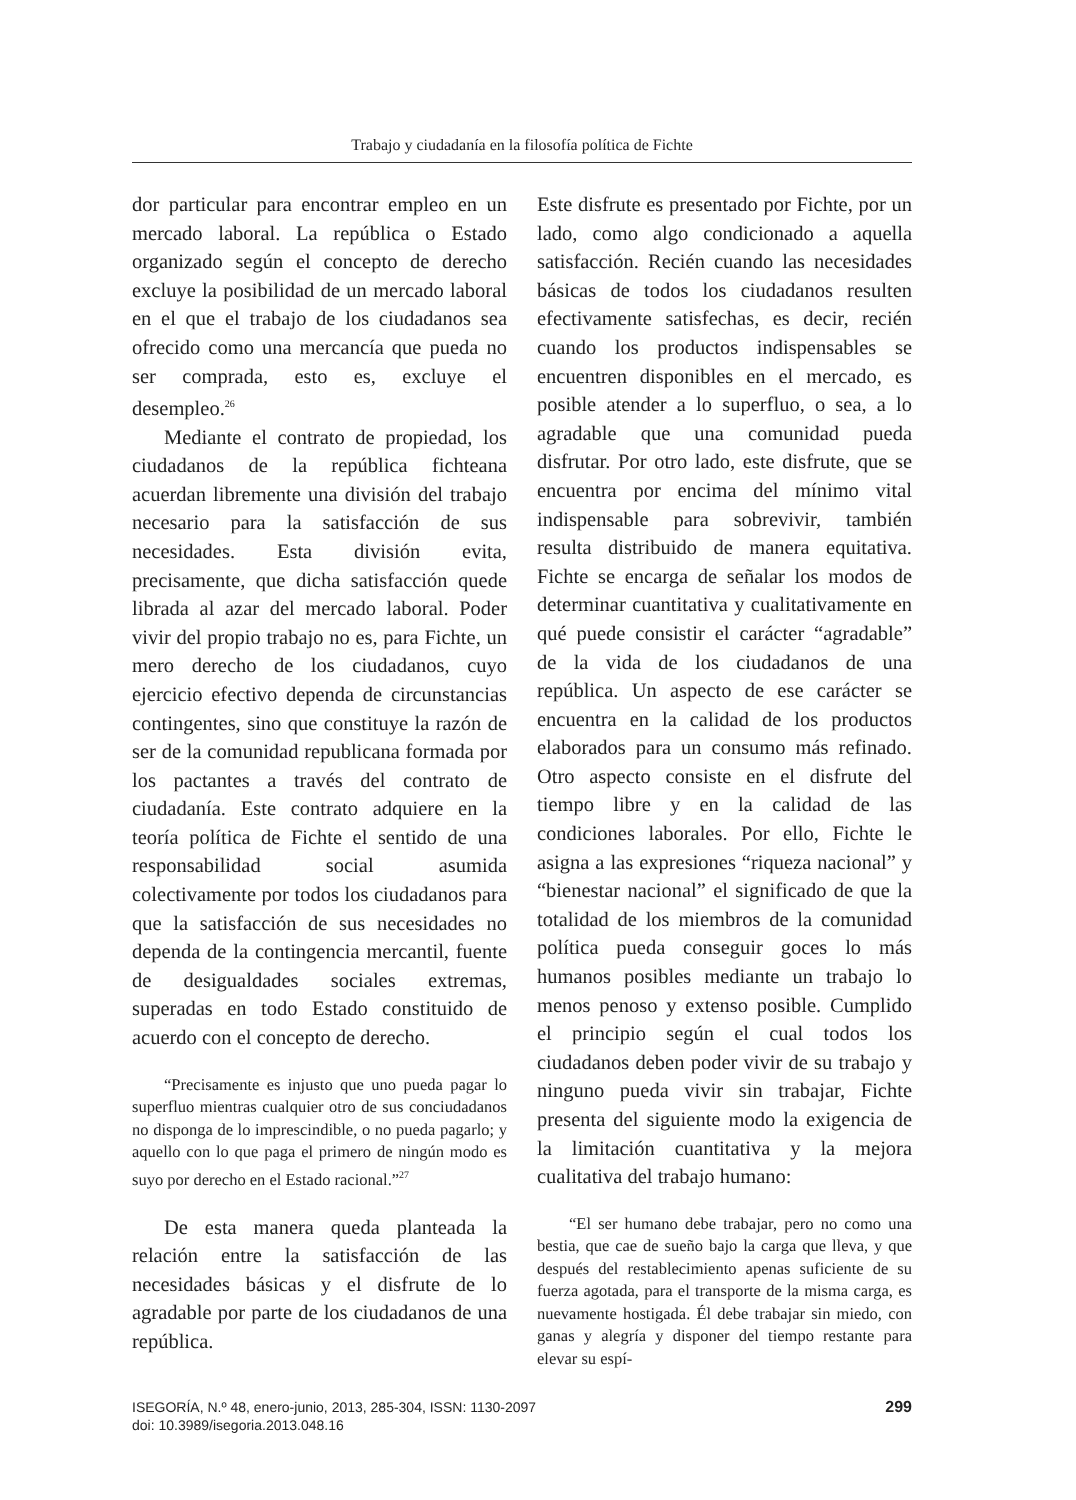Trabajo y ciudadanía en la filosofía política de Fichte
dor particular para encontrar empleo en un mercado laboral. La república o Estado organizado según el concepto de derecho excluye la posibilidad de un mercado laboral en el que el trabajo de los ciudadanos sea ofrecido como una mercancía que pueda no ser comprada, esto es, excluye el desempleo.<sup>26</sup>
Mediante el contrato de propiedad, los ciudadanos de la república fichteana acuerdan libremente una división del trabajo necesario para la satisfacción de sus necesidades. Esta división evita, precisamente, que dicha satisfacción quede librada al azar del mercado laboral. Poder vivir del propio trabajo no es, para Fichte, un mero derecho de los ciudadanos, cuyo ejercicio efectivo dependa de circunstancias contingentes, sino que constituye la razón de ser de la comunidad republicana formada por los pactantes a través del contrato de ciudadanía. Este contrato adquiere en la teoría política de Fichte el sentido de una responsabilidad social asumida colectivamente por todos los ciudadanos para que la satisfacción de sus necesidades no dependa de la contingencia mercantil, fuente de desigualdades sociales extremas, superadas en todo Estado constituido de acuerdo con el concepto de derecho.
“Precisamente es injusto que uno pueda pagar lo superfluo mientras cualquier otro de sus conciudadanos no disponga de lo imprescindible, o no pueda pagarlo; y aquello con lo que paga el primero de ningún modo es suyo por derecho en el Estado racional.”<sup>27</sup>
De esta manera queda planteada la relación entre la satisfacción de las necesidades básicas y el disfrute de lo agradable por parte de los ciudadanos de una república.
Este disfrute es presentado por Fichte, por un lado, como algo condicionado a aquella satisfacción. Recién cuando las necesidades básicas de todos los ciudadanos resulten efectivamente satisfechas, es decir, recién cuando los productos indispensables se encuentren disponibles en el mercado, es posible atender a lo superfluo, o sea, a lo agradable que una comunidad pueda disfrutar. Por otro lado, este disfrute, que se encuentra por encima del mínimo vital indispensable para sobrevivir, también resulta distribuido de manera equitativa. Fichte se encarga de señalar los modos de determinar cuantitativa y cualitativamente en qué puede consistir el carácter “agradable” de la vida de los ciudadanos de una república. Un aspecto de ese carácter se encuentra en la calidad de los productos elaborados para un consumo más refinado. Otro aspecto consiste en el disfrute del tiempo libre y en la calidad de las condiciones laborales. Por ello, Fichte le asigna a las expresiones “riqueza nacional” y “bienestar nacional” el significado de que la totalidad de los miembros de la comunidad política pueda conseguir goces lo más humanos posibles mediante un trabajo lo menos penoso y extenso posible. Cumplido el principio según el cual todos los ciudadanos deben poder vivir de su trabajo y ninguno pueda vivir sin trabajar, Fichte presenta del siguiente modo la exigencia de la limitación cuantitativa y la mejora cualitativa del trabajo humano:
“El ser humano debe trabajar, pero no como una bestia, que cae de sueño bajo la carga que lleva, y que después del restablecimiento apenas suficiente de su fuerza agotada, para el transporte de la misma carga, es nuevamente hostigada. Él debe trabajar sin miedo, con ganas y alegría y disponer del tiempo restante para elevar su espí-
ISEGORÍA, N.º 48, enero-junio, 2013, 285-304, ISSN: 1130-2097
doi: 10.3989/isegoria.2013.048.16
299